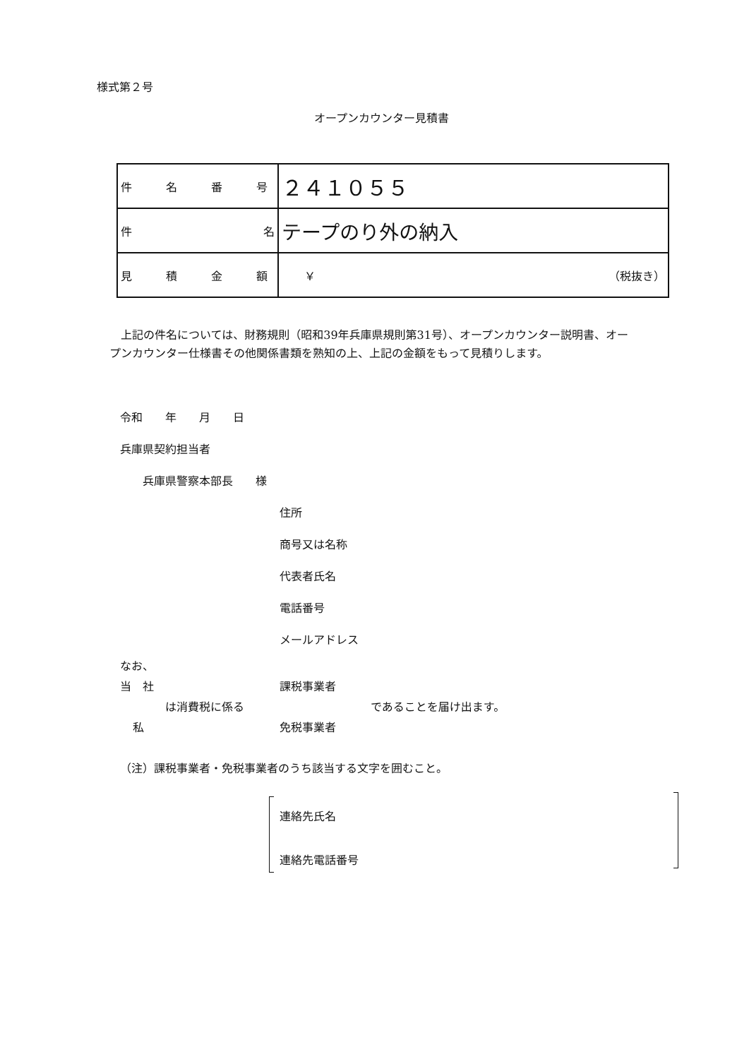様式第２号
オープンカウンター見積書
| 件 名 番 号 | ２４１０５５ |
| 件 名 | テープのり外の納入 |
| 見 積 金 額 | ￥ （税抜き） |
　上記の件名については、財務規則（昭和39年兵庫県規則第31号）、オープンカウンター説明書、オープンカウンター仕様書その他関係書類を熟知の上、上記の金額をもって見積りします。
令和　　年　　月　　日
兵庫県契約担当者
兵庫県警察本部長　　様
住所
商号又は名称
代表者氏名
電話番号
メールアドレス
なお、
当　社 課税事業者
は消費税に係る であることを届け出ます。
私 免税事業者
（注）課税事業者・免税事業者のうち該当する文字を囲むこと。
連絡先氏名
連絡先電話番号